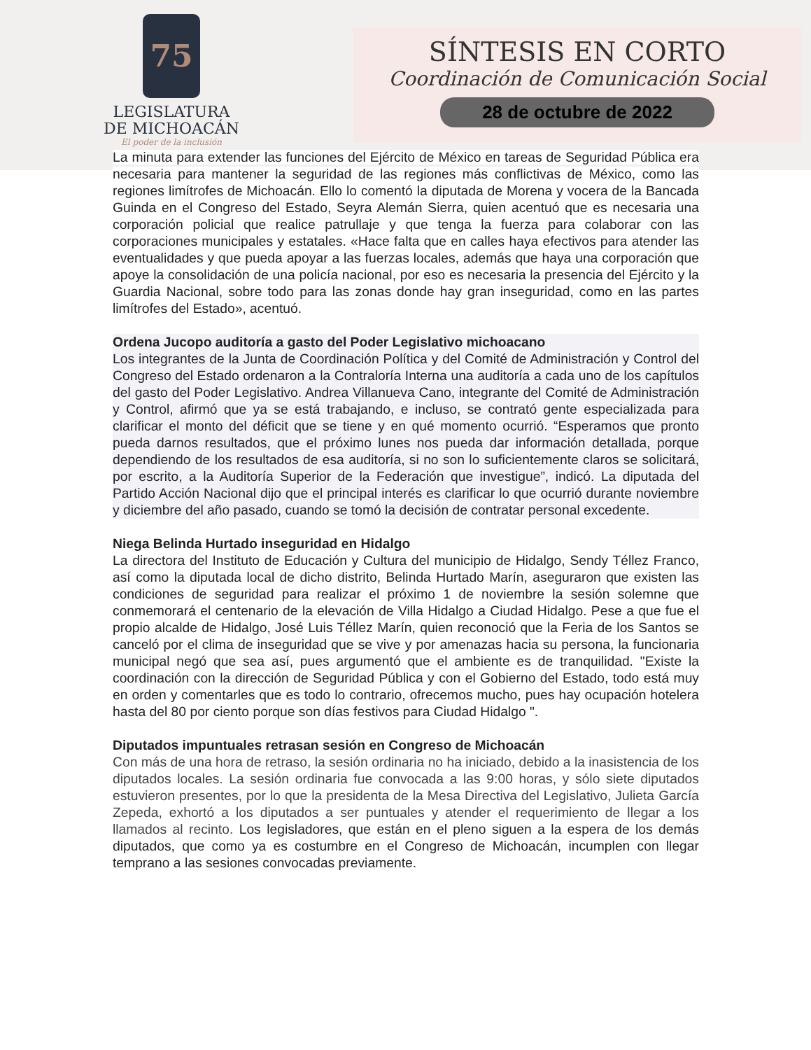75
LEGISLATURA
DE MICHOACÁN
El poder de la inclusión
SÍNTESIS EN CORTO
Coordinación de Comunicación Social
28 de octubre de 2022
La minuta para extender las funciones del Ejército de México en tareas de Seguridad Pública era necesaria para mantener la seguridad de las regiones más conflictivas de México, como las regiones limítrofes de Michoacán. Ello lo comentó la diputada de Morena y vocera de la Bancada Guinda en el Congreso del Estado, Seyra Alemán Sierra, quien acentuó que es necesaria una corporación policial que realice patrullaje y que tenga la fuerza para colaborar con las corporaciones municipales y estatales. «Hace falta que en calles haya efectivos para atender las eventualidades y que pueda apoyar a las fuerzas locales, además que haya una corporación que apoye la consolidación de una policía nacional, por eso es necesaria la presencia del Ejército y la Guardia Nacional, sobre todo para las zonas donde hay gran inseguridad, como en las partes limítrofes del Estado», acentuó.
Ordena Jucopo auditoría a gasto del Poder Legislativo michoacano
Los integrantes de la Junta de Coordinación Política y del Comité de Administración y Control del Congreso del Estado ordenaron a la Contraloría Interna una auditoría a cada uno de los capítulos del gasto del Poder Legislativo. Andrea Villanueva Cano, integrante del Comité de Administración y Control, afirmó que ya se está trabajando, e incluso, se contrató gente especializada para clarificar el monto del déficit que se tiene y en qué momento ocurrió. “Esperamos que pronto pueda darnos resultados, que el próximo lunes nos pueda dar información detallada, porque dependiendo de los resultados de esa auditoría, si no son lo suficientemente claros se solicitará, por escrito, a la Auditoría Superior de la Federación que investigue”, indicó. La diputada del Partido Acción Nacional dijo que el principal interés es clarificar lo que ocurrió durante noviembre y diciembre del año pasado, cuando se tomó la decisión de contratar personal excedente.
Niega Belinda Hurtado inseguridad en Hidalgo
La directora del Instituto de Educación y Cultura del municipio de Hidalgo, Sendy Téllez Franco, así como la diputada local de dicho distrito, Belinda Hurtado Marín, aseguraron que existen las condiciones de seguridad para realizar el próximo 1 de noviembre la sesión solemne que conmemorará el centenario de la elevación de Villa Hidalgo a Ciudad Hidalgo. Pese a que fue el propio alcalde de Hidalgo, José Luis Téllez Marín, quien reconoció que la Feria de los Santos se canceló por el clima de inseguridad que se vive y por amenazas hacia su persona, la funcionaria municipal negó que sea así, pues argumentó que el ambiente es de tranquilidad. "Existe la coordinación con la dirección de Seguridad Pública y con el Gobierno del Estado, todo está muy en orden y comentarles que es todo lo contrario, ofrecemos mucho, pues hay ocupación hotelera hasta del 80 por ciento porque son días festivos para Ciudad Hidalgo ".
Diputados impuntuales retrasan sesión en Congreso de Michoacán
Con más de una hora de retraso, la sesión ordinaria no ha iniciado, debido a la inasistencia de los diputados locales. La sesión ordinaria fue convocada a las 9:00 horas, y sólo siete diputados estuvieron presentes, por lo que la presidenta de la Mesa Directiva del Legislativo, Julieta García Zepeda, exhortó a los diputados a ser puntuales y atender el requerimiento de llegar a los llamados al recinto. Los legisladores, que están en el pleno siguen a la espera de los demás diputados, que como ya es costumbre en el Congreso de Michoacán, incumplen con llegar temprano a las sesiones convocadas previamente.